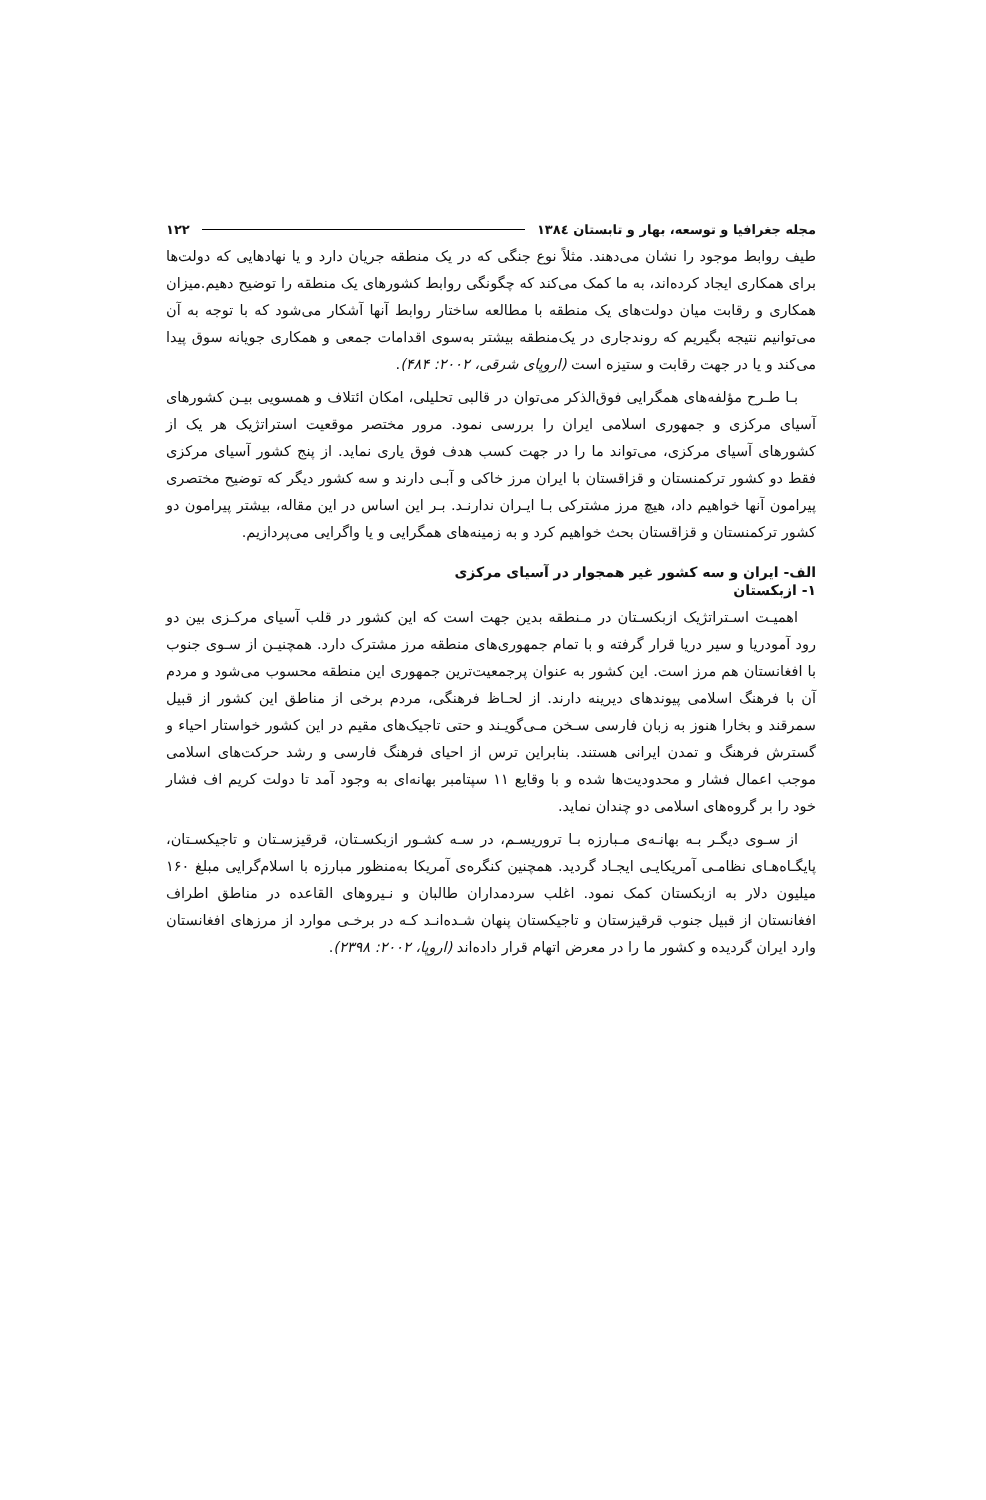مجله جغرافیا و توسعه، بهار و تابستان ۱۳۸٤ ۱۲۲
طیف روابط موجود را نشان می‌دهند. مثلاً نوع جنگی که در یک منطقه جریان دارد و یا نهادهایی که دولت‌ها برای همکاری ایجاد کرده‌اند، به ما کمک می‌کند که چگونگی روابط کشورهای یک منطقه را توضیح دهیم.میزان همکاری و رقابت میان دولت‌های یک منطقه با مطالعه ساختار روابط آنها آشکار می‌شود که با توجه به آن می‌توانیم نتیجه بگیریم که روندجاری در یک‌منطقه بیشتر به‌سوی اقدامات جمعی و همکاری جویانه سوق پیدا می‌کند و یا در جهت رقابت و ستیزه است (اروپای شرقی، ۲۰۰۲: ۴۸۴).
بـا طـرح مؤلفه‌های همگرایی فوق‌الذکر می‌توان در قالبی تحلیلی، امکان ائتلاف و همسویی بیـن کشورهای آسیای مرکزی و جمهوری اسلامی ایران را بررسی نمود. مرور مختصر موقعیت استراتژیک هر یک از کشورهای آسیای مرکزی، می‌تواند ما را در جهت کسب هدف فوق یاری نماید. از پنج کشور آسیای مرکزی فقط دو کشور ترکمنستان و قزاقستان با ایران مرز خاکی و آبـی دارند و سه کشور دیگر که توضیح مختصری پیرامون آنها خواهیم داد، هیچ مرز مشترکی بـا ایـران ندارنـد. بـر این اساس در این مقاله، بیشتر پیرامون دو کشور ترکمنستان و قزاقستان بحث خواهیم کرد و به زمینه‌های همگرایی و یا واگرایی می‌پردازیم.
الف- ایران و سه کشور غیر همجوار در آسیای مرکزی
۱- ازبکستان
اهمیـت اسـتراتژیک ازبکسـتان در مـنطقه بدین جهت است که این کشور در قلب آسیای مرکـزی بین دو رود آمودریا و سیر دریا قرار گرفته و با تمام جمهوری‌های منطقه مرز مشترک دارد. همچنیـن از سـوی جنوب با افغانستان هم مرز است. این کشور به عنوان پرجمعیت‌ترین جمهوری این منطقه محسوب می‌شود و مردم آن با فرهنگ اسلامی پیوندهای دیرینه دارند. از لحـاظ فرهنگی، مردم برخی از مناطق این کشور از قبیل سمرقند و بخارا هنوز به زبان فارسی سـخن مـی‌گویـند و حتی تاجیک‌های مقیم در این کشور خواستار احیاء و گسترش فرهنگ و تمدن ایرانی هستند. بنابراین ترس از احیای فرهنگ فارسی و رشد حرکت‌های اسلامی موجب اعمال فشار و محدودیت‌ها شده و با وقایع ۱۱ سپتامبر بهانه‌ای به وجود آمد تا دولت کریم اف فشار خود را بر گروه‌های اسلامی دو چندان نماید.
از سـوی دیگـر بـه بهانـه‌ی مـبارزه بـا تروریسـم، در سـه کشـور ازبکسـتان، قرقیزسـتان و تاجیکسـتان، پایگـاه‌هـای نظامـی آمریکایـی ایجـاد گردید. همچنین کنگره‌ی آمریکا به‌منظور مبارزه با اسلام‌گرایی مبلغ ۱۶۰ میلیون دلار به ازبکستان کمک نمود. اغلب سردمداران طالبان و نـیروهای القاعده در مناطق اطراف افغانستان از قبیل جنوب قرقیزستان و تاجیکستان پنهان شـده‌انـد کـه در برخـی موارد از مرزهای افغانستان وارد ایران گردیده و کشور ما را در معرض اتهام قرار داده‌اند (اروپا، ۲۰۰۲: ۲۳۹۸).